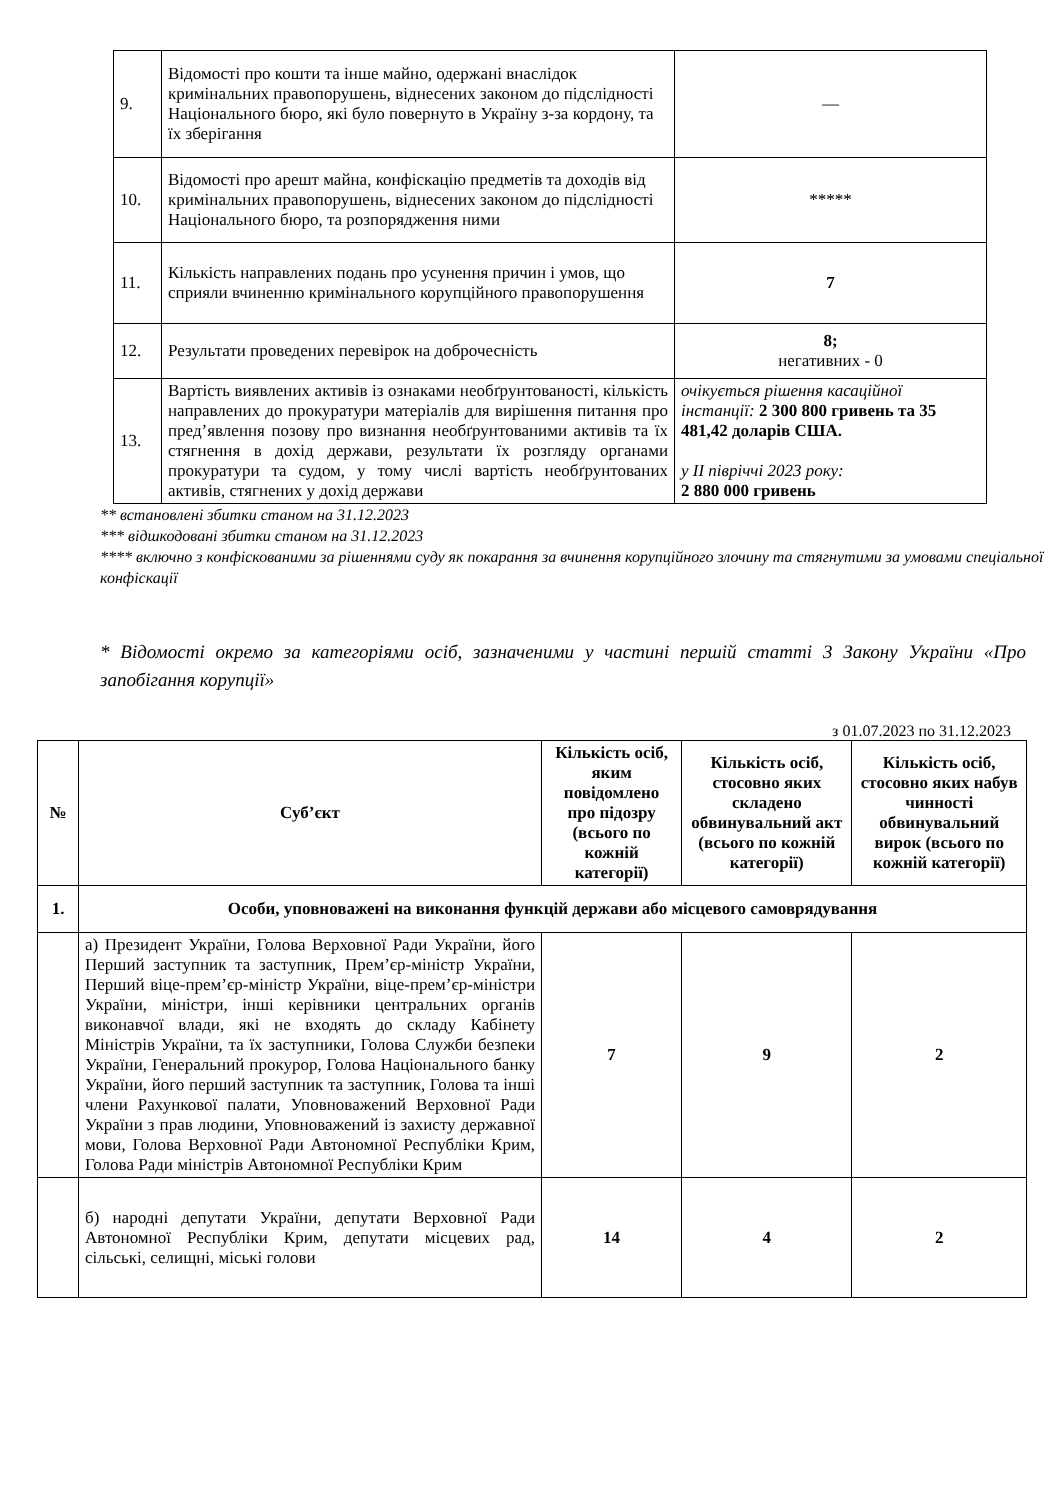| 9. | Відомості про кошти та інше майно, одержані внаслідок кримінальних правопорушень, віднесених законом до підслідності Національного бюро, які було повернуто в Україну з-за кордону, та їх зберігання | — |
| 10. | Відомості про арешт майна, конфіскацію предметів та доходів від кримінальних правопорушень, віднесених законом до підслідності Національного бюро, та розпорядження ними | ***** |
| 11. | Кількість направлених подань про усунення причин і умов, що сприяли вчиненню кримінального корупційного правопорушення | 7 |
| 12. | Результати проведених перевірок на доброчесність | 8; негативних - 0 |
| 13. | Вартість виявлених активів із ознаками необґрунтованості, кількість направлених до прокуратури матеріалів для вирішення питання про пред’явлення позову про визнання необґрунтованими активів та їх стягнення в дохід держави, результати їх розгляду органами прокуратури та судом, у тому числі вартість необґрунтованих активів, стягнених у дохід держави | очікується рішення касаційної інстанції: 2 300 800 гривень та 35 481,42 доларів США. у ІІ півріччі 2023 року: 2 880 000 гривень |
** встановлені збитки станом на 31.12.2023
*** відшкодовані збитки станом на 31.12.2023
**** включно з конфіскованими за рішеннями суду як покарання за вчинення корупційного злочину та стягнутими за умовами спеціальної конфіскації
* Відомості окремо за категоріями осіб, зазначеними у частині першій статті 3 Закону України «Про запобігання корупції»
з 01.07.2023 по 31.12.2023
| № | Суб’єкт | Кількість осіб, яким повідомлено про підозру (всього по кожній категорії) | Кількість осіб, стосовно яких складено обвинувальний акт (всього по кожній категорії) | Кількість осіб, стосовно яких набув чинності обвинувальний вирок (всього по кожній категорії) |
| --- | --- | --- | --- | --- |
| 1. | Особи, уповноважені на виконання функцій держави або місцевого самоврядування | | | |
| | а) Президент України, Голова Верховної Ради України, його Перший заступник та заступник, Прем’єр-міністр України, Перший віце-прем’єр-міністр України, віце-прем’єр-міністри України, міністри, інші керівники центральних органів виконавчої влади, які не входять до складу Кабінету Міністрів України, та їх заступники, Голова Служби безпеки України, Генеральний прокурор, Голова Національного банку України, його перший заступник та заступник, Голова та інші члени Рахункової палати, Уповноважений Верховної Ради України з прав людини, Уповноважений із захисту державної мови, Голова Верховної Ради Автономної Республіки Крим, Голова Ради міністрів Автономної Республіки Крим | 7 | 9 | 2 |
| | б) народні депутати України, депутати Верховної Ради Автономної Республіки Крим, депутати місцевих рад, сільські, селищні, міські голови | 14 | 4 | 2 |